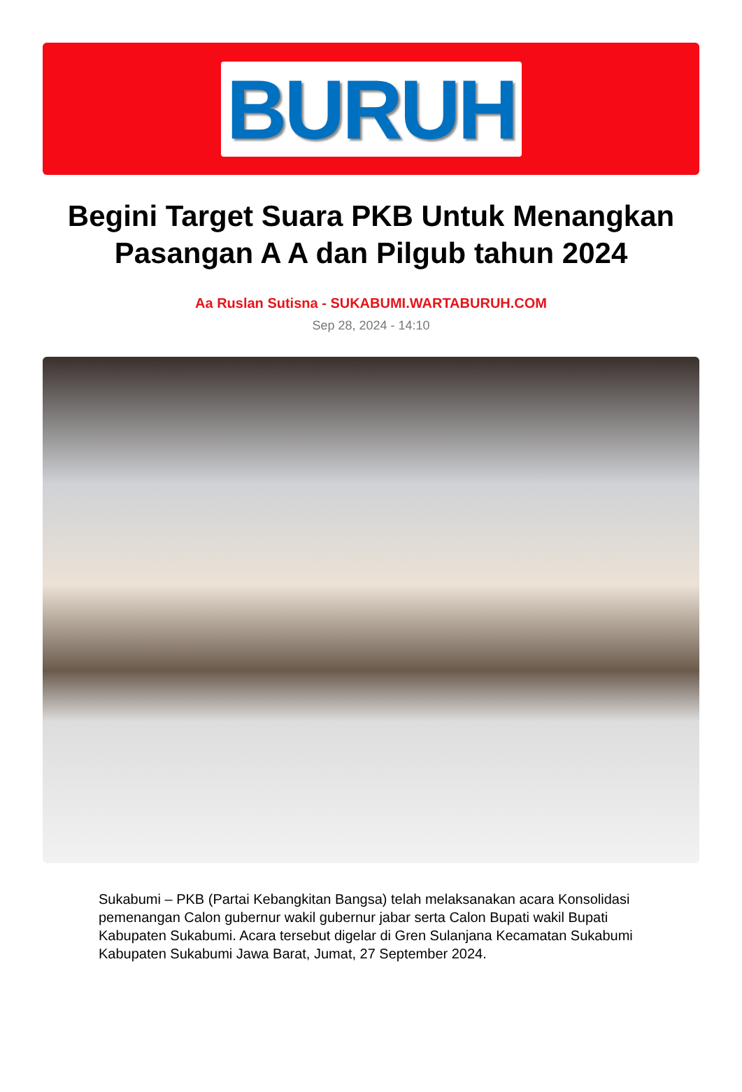BURUH
Begini Target Suara PKB Untuk Menangkan Pasangan A A dan Pilgub tahun 2024
Aa Ruslan Sutisna - SUKABUMI.WARTABURUH.COM
Sep 28, 2024 - 14:10
Sukabumi – PKB (Partai Kebangkitan Bangsa) telah melaksanakan acara Konsolidasi pemenangan Calon gubernur wakil gubernur jabar serta Calon Bupati wakil Bupati Kabupaten Sukabumi. Acara tersebut digelar di Gren Sulanjana Kecamatan Sukabumi Kabupaten Sukabumi Jawa Barat, Jumat, 27 September 2024.